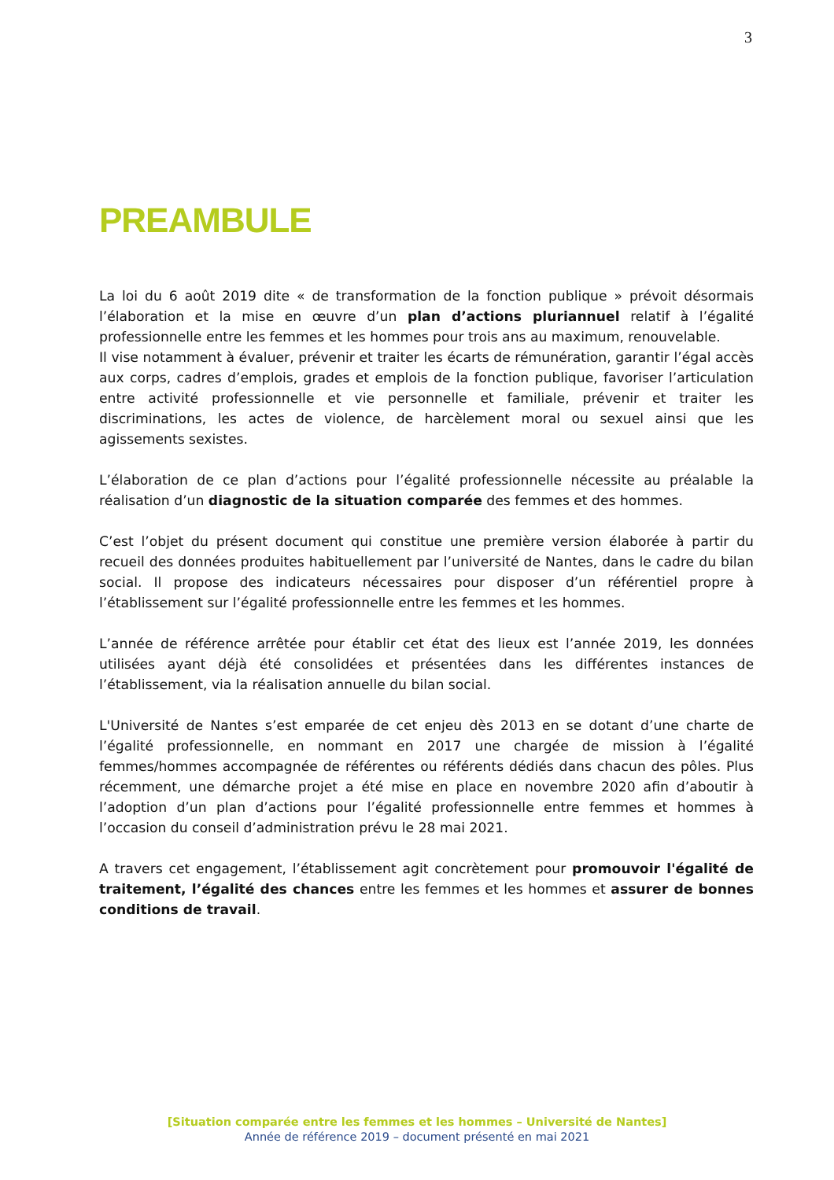3
PREAMBULE
La loi du 6 août 2019 dite « de transformation de la fonction publique » prévoit désormais l’élaboration et la mise en œuvre d’un plan d’actions pluriannuel relatif à l’égalité professionnelle entre les femmes et les hommes pour trois ans au maximum, renouvelable.
Il vise notamment à évaluer, prévenir et traiter les écarts de rémunération, garantir l’égal accès aux corps, cadres d’emplois, grades et emplois de la fonction publique, favoriser l’articulation entre activité professionnelle et vie personnelle et familiale, prévenir et traiter les discriminations, les actes de violence, de harcèlement moral ou sexuel ainsi que les agissements sexistes.
L’élaboration de ce plan d’actions pour l’égalité professionnelle nécessite au préalable la réalisation d’un diagnostic de la situation comparée des femmes et des hommes.
C’est l’objet du présent document qui constitue une première version élaborée à partir du recueil des données produites habituellement par l’université de Nantes, dans le cadre du bilan social. Il propose des indicateurs nécessaires pour disposer d’un référentiel propre à l’établissement sur l’égalité professionnelle entre les femmes et les hommes.
L’année de référence arrêtée pour établir cet état des lieux est l’année 2019, les données utilisées ayant déjà été consolidées et présentées dans les différentes instances de l’établissement, via la réalisation annuelle du bilan social.
L'Université de Nantes s’est emparée de cet enjeu dès 2013 en se dotant d’une charte de l’égalité professionnelle, en nommant en 2017 une chargée de mission à l’égalité femmes/hommes accompagnée de référentes ou référents dédiés dans chacun des pôles. Plus récemment, une démarche projet a été mise en place en novembre 2020 afin d’aboutir à l’adoption d’un plan d’actions pour l’égalité professionnelle entre femmes et hommes à l’occasion du conseil d’administration prévu le 28 mai 2021.
A travers cet engagement, l’établissement agit concrètement pour promouvoir l'égalité de traitement, l’égalité des chances entre les femmes et les hommes et assurer de bonnes conditions de travail.
[Situation comparée entre les femmes et les hommes – Université de Nantes]
Année de référence 2019 – document présenté en mai 2021